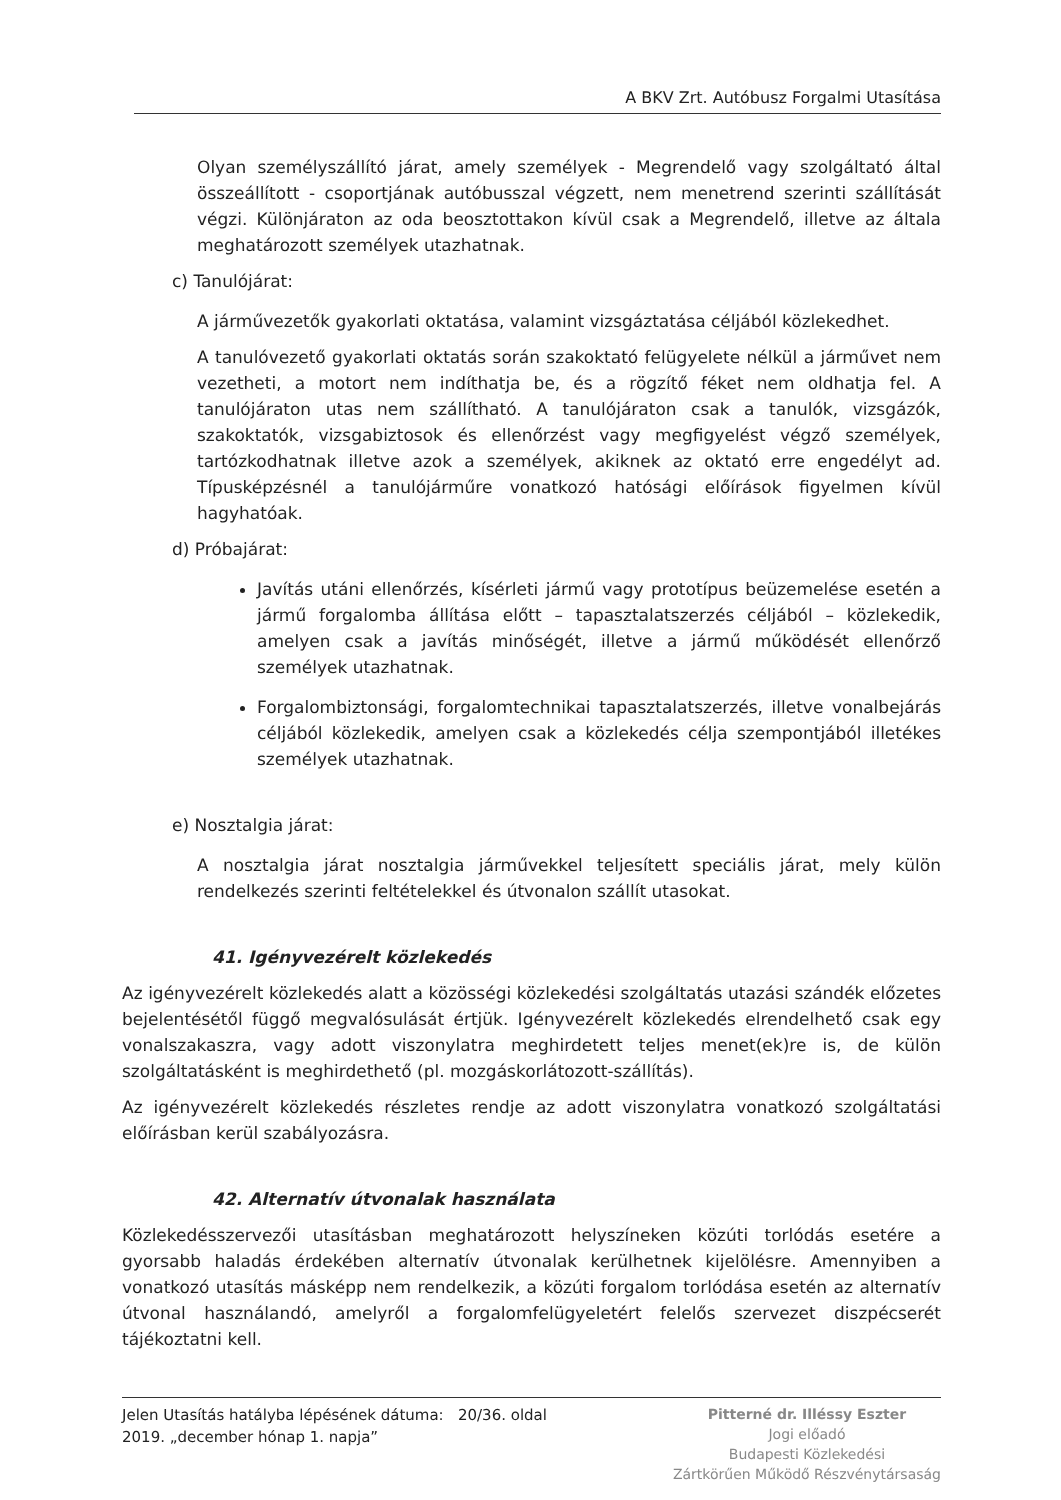A BKV Zrt. Autóbusz Forgalmi Utasítása
Olyan személyszállító járat, amely személyek - Megrendelő vagy szolgáltató által összeállított - csoportjának autóbusszal végzett, nem menetrend szerinti szállítását végzi. Különjáraton az oda beosztottakon kívül csak a Megrendelő, illetve az általa meghatározott személyek utazhatnak.
c) Tanulójárat:
A járművezetők gyakorlati oktatása, valamint vizsgáztatása céljából közlekedhet.
A tanulóvezető gyakorlati oktatás során szakoktató felügyelete nélkül a járművet nem vezetheti, a motort nem indíthatja be, és a rögzítő féket nem oldhatja fel. A tanulójáraton utas nem szállítható. A tanulójáraton csak a tanulók, vizsgázók, szakoktatók, vizsgabiztosok és ellenőrzést vagy megfigyelést végző személyek, tartózkodhatnak illetve azok a személyek, akiknek az oktató erre engedélyt ad. Típusképzésnél a tanulójárműre vonatkozó hatósági előírások figyelmen kívül hagyhatóak.
d) Próbajárat:
Javítás utáni ellenőrzés, kísérleti jármű vagy prototípus beüzemelése esetén a jármű forgalomba állítása előtt – tapasztalatszerzés céljából – közlekedik, amelyen csak a javítás minőségét, illetve a jármű működését ellenőrző személyek utazhatnak.
Forgalombiztonsági, forgalomtechnikai tapasztalatszerzés, illetve vonalbejárás céljából közlekedik, amelyen csak a közlekedés célja szempontjából illetékes személyek utazhatnak.
e) Nosztalgia járat:
A nosztalgia járat nosztalgia járművekkel teljesített speciális járat, mely külön rendelkezés szerinti feltételekkel és útvonalon szállít utasokat.
41. Igényvezérelt közlekedés
Az igényvezérelt közlekedés alatt a közösségi közlekedési szolgáltatás utazási szándék előzetes bejelentésétől függő megvalósulását értjük. Igényvezérelt közlekedés elrendelhető csak egy vonalszakaszra, vagy adott viszonylatra meghirdetett teljes menet(ek)re is, de külön szolgáltatásként is meghirdethető (pl. mozgáskorlátozott-szállítás).
Az igényvezérelt közlekedés részletes rendje az adott viszonylatra vonatkozó szolgáltatási előírásban kerül szabályozásra.
42. Alternatív útvonalak használata
Közlekedésszervezői utasításban meghatározott helyszíneken közúti torlódás esetére a gyorsabb haladás érdekében alternatív útvonalak kerülhetnek kijelölésre. Amennyiben a vonatkozó utasítás másképp nem rendelkezik, a közúti forgalom torlódása esetén az alternatív útvonal használandó, amelyről a forgalomfelügyeletért felelős szervezet diszpécserét tájékoztatni kell.
Jelen Utasítás hatályba lépésének dátuma: 20/36. oldal
2019. „december hónap 1. napja”
Pitterné dr. Illéssy Eszter
Jogi előadó
Budapesti Közlekedési
Zártkörűen Működő Részvénytársaság